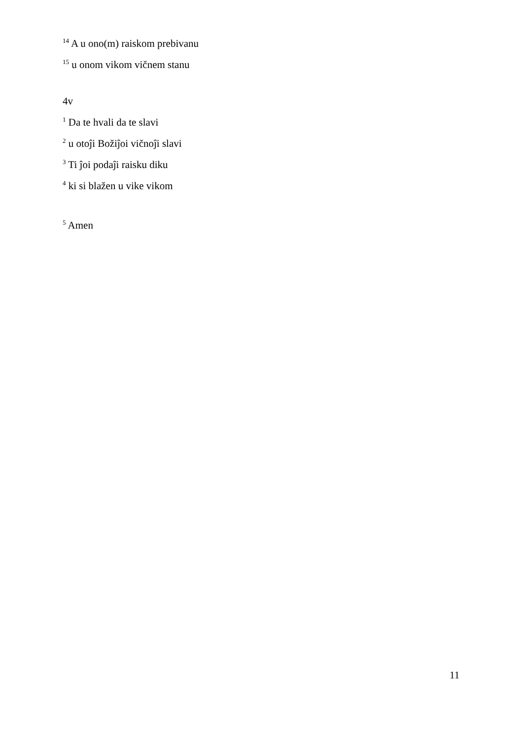<sup>14</sup> A u ono(m) raiskom prebivanu
<sup>15</sup> u onom vikom vičnem stanu
4v
<sup>1</sup> Da te hvali da te slavi
<sup>2</sup> u otoĵi Božiĵoi vičnoĵi slavi
<sup>3</sup> Ti ĵoi podaĵi raisku diku
<sup>4</sup> ki si blažen u vike vikom
<sup>5</sup> Amen
11